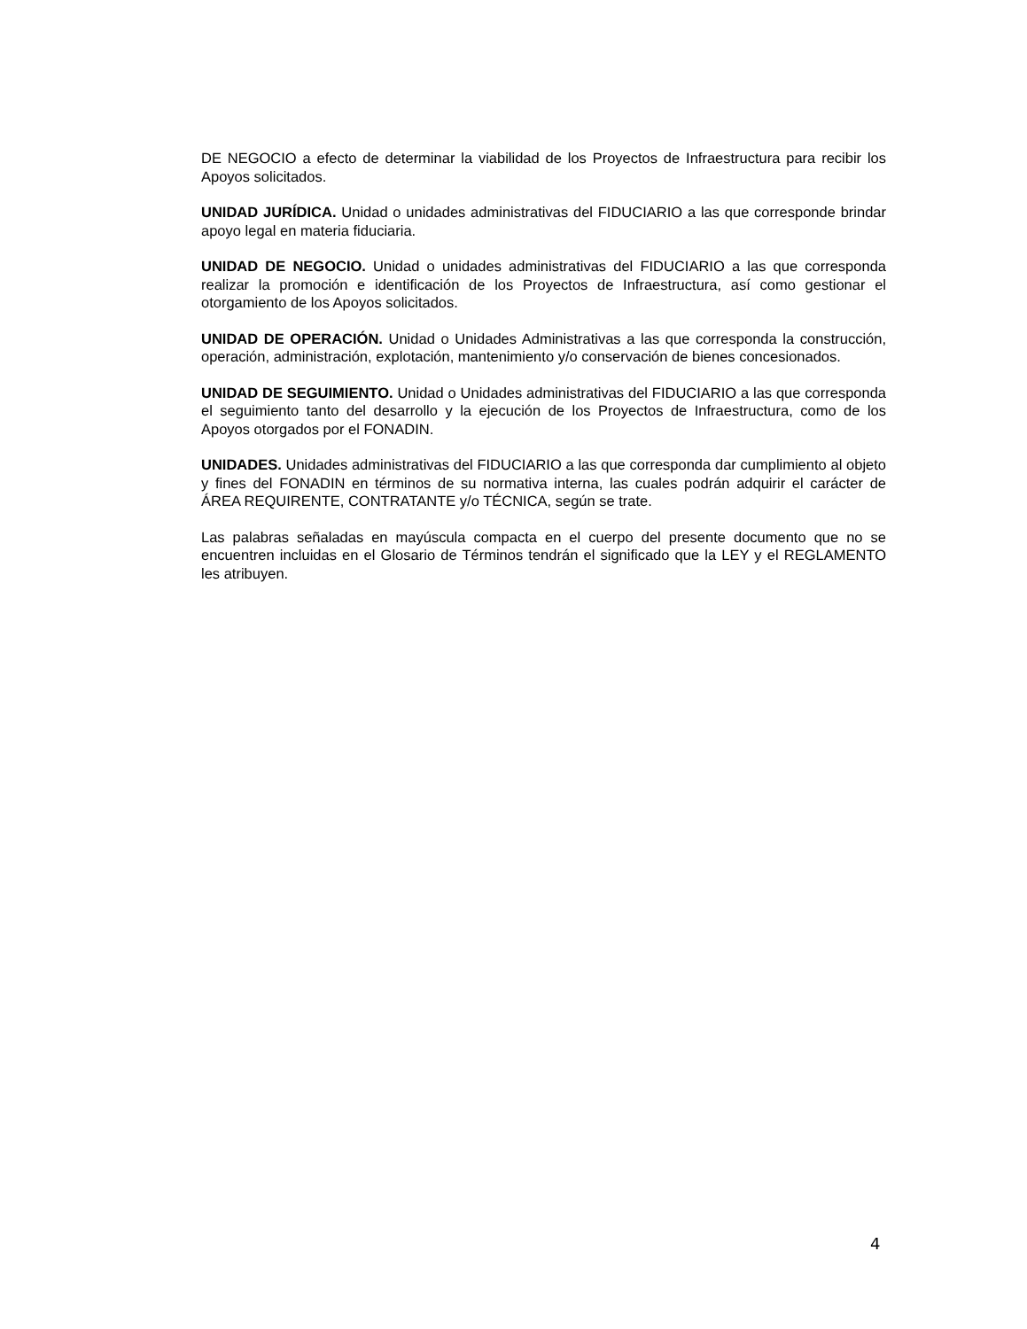DE NEGOCIO a efecto de determinar la viabilidad de los Proyectos de Infraestructura para recibir los Apoyos solicitados.
UNIDAD JURÍDICA. Unidad o unidades administrativas del FIDUCIARIO a las que corresponde brindar apoyo legal en materia fiduciaria.
UNIDAD DE NEGOCIO. Unidad o unidades administrativas del FIDUCIARIO a las que corresponda realizar la promoción e identificación de los Proyectos de Infraestructura, así como gestionar el otorgamiento de los Apoyos solicitados.
UNIDAD DE OPERACIÓN. Unidad o Unidades Administrativas a las que corresponda la construcción, operación, administración, explotación, mantenimiento y/o conservación de bienes concesionados.
UNIDAD DE SEGUIMIENTO. Unidad o Unidades administrativas del FIDUCIARIO a las que corresponda el seguimiento tanto del desarrollo y la ejecución de los Proyectos de Infraestructura, como de los Apoyos otorgados por el FONADIN.
UNIDADES. Unidades administrativas del FIDUCIARIO a las que corresponda dar cumplimiento al objeto y fines del FONADIN en términos de su normativa interna, las cuales podrán adquirir el carácter de ÁREA REQUIRENTE, CONTRATANTE y/o TÉCNICA, según se trate.
Las palabras señaladas en mayúscula compacta en el cuerpo del presente documento que no se encuentren incluidas en el Glosario de Términos tendrán el significado que la LEY y el REGLAMENTO les atribuyen.
4